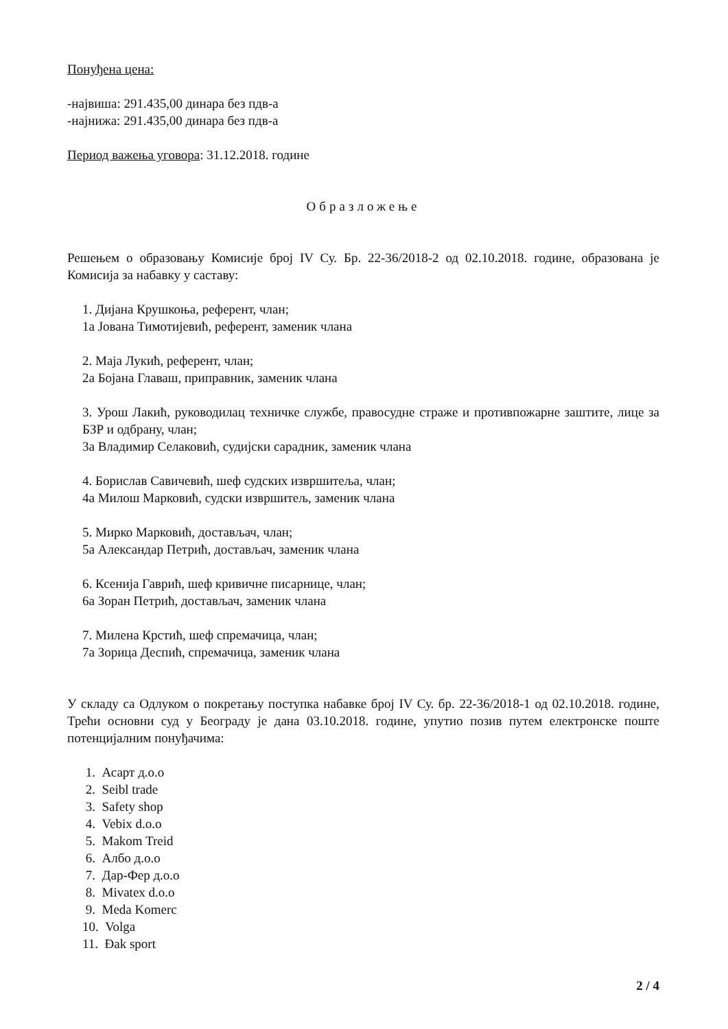Понуђена цена:
-највиша: 291.435,00 динара без пдв-а
-најнижа: 291.435,00 динара без пдв-а
Период важења уговора: 31.12.2018. године
Образложење
Решењем о образовању Комисије број IV Су. Бр. 22-36/2018-2 од 02.10.2018. године, образована је Комисија за набавку у саставу:
1. Дијана Крушкоња, референт, члан;
1а Јована Тимотијевић, референт, заменик члана
2. Маја Лукић, референт, члан;
2а Бојана Главаш, приправник, заменик члана
3. Урош Лакић, руководилац техничке службе, правосудне страже и противпожарне заштите, лице за БЗР и одбрану, члан;
3а Владимир Селаковић, судијски сарадник, заменик члана
4. Борислав Савичевић, шеф судских извршитеља, члан;
4а Милош Марковић, судски извршитељ, заменик члана
5. Мирко Марковић, достављач, члан;
5а Александар Петрић, достављач, заменик члана
6. Ксенија Гаврић, шеф кривичне писарнице, члан;
6а Зоран Петрић, достављач, заменик члана
7. Милена Крстић, шеф спремачица, члан;
7а Зорица Деспић, спремачица, заменик члана
У складу са Одлуком о покретању поступка набавке број IV Су. бр. 22-36/2018-1 од 02.10.2018. године, Трећи основни суд у Београду је дана 03.10.2018. године, упутио позив путем електронске поште потенцијалним понуђачима:
1. Асарт д.о.о
2. Seibl trade
3. Safety shop
4. Vebix d.o.o
5. Makom Treid
6. Албо д.о.о
7. Дар-Фер д.о.о
8. Mivatex d.o.o
9. Meda Komerc
10. Volga
11. Đak sport
2 / 4